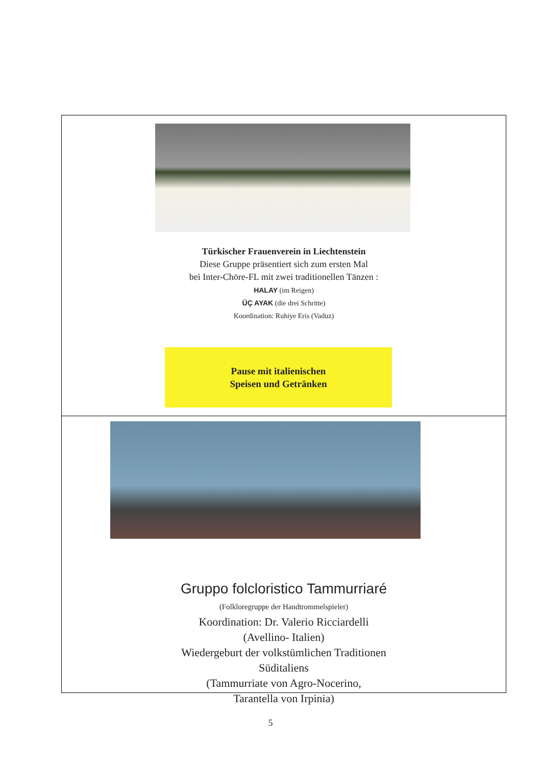Türkischer Frauenverein in Liechtenstein
Diese Gruppe präsentiert sich zum ersten Mal
bei Inter-Chöre-FL mit zwei traditionellen Tänzen :
HALAY (im Reigen)
ÜÇ AYAK (die drei Schritte)
Koordination: Ruhiye Eris (Vaduz)
Pause mit italienischen
Speisen und Getränken
Gruppo folcloristico Tammurriaré
(Folkloregruppe der Handtrommelspieler)
Koordination: Dr. Valerio Ricciardelli
(Avellino- Italien)
Wiedergeburt der volkstümlichen Traditionen
Süditaliens
(Tammurriate von Agro-Nocerino,
Tarantella von Irpinia)
5